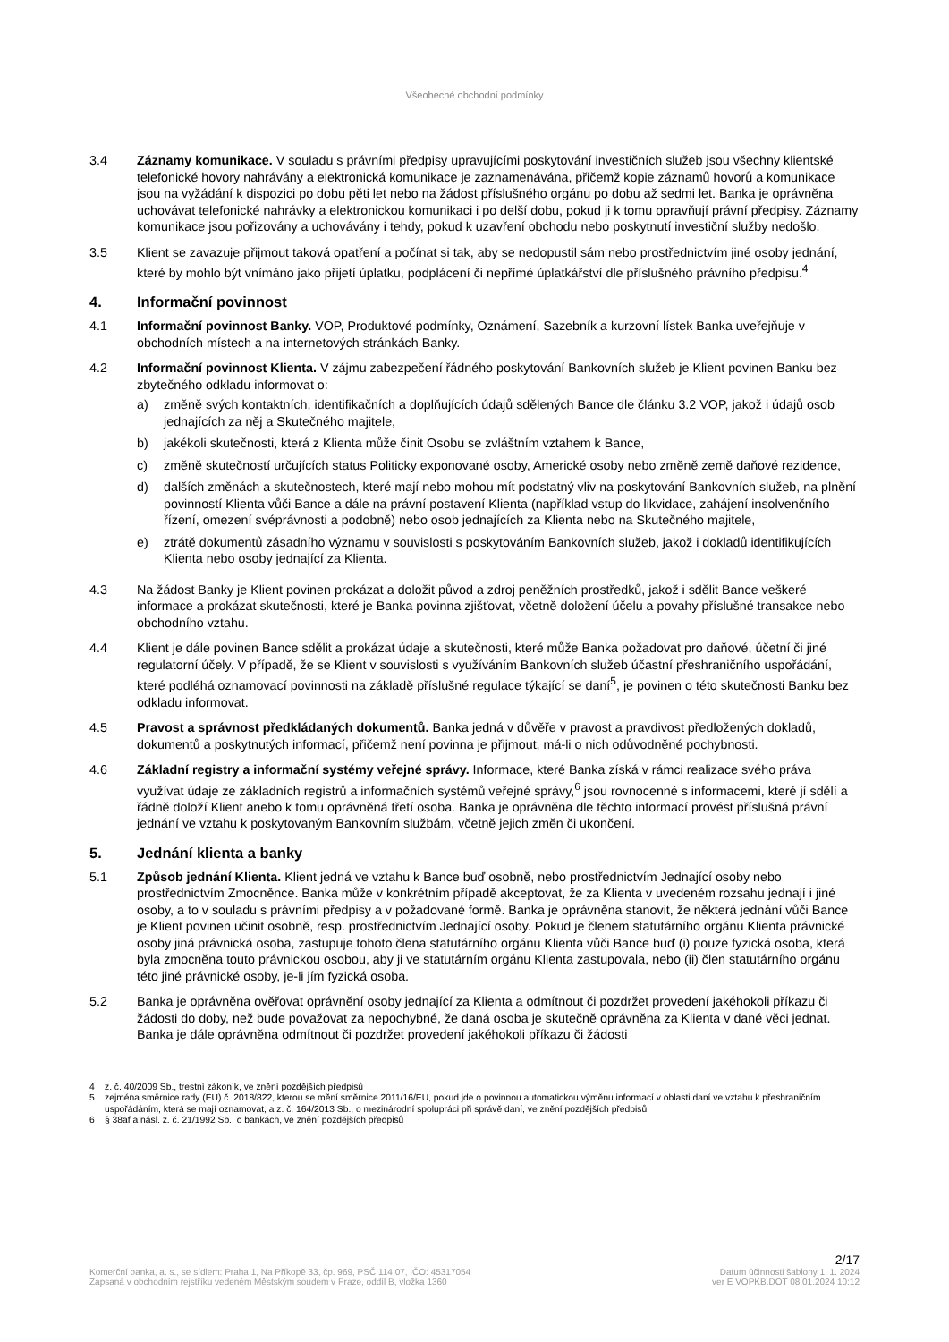Všeobecné obchodní podmínky
3.4 Záznamy komunikace. V souladu s právními předpisy upravujícími poskytování investičních služeb jsou všechny klientské telefonické hovory nahrávány a elektronická komunikace je zaznamenávána, přičemž kopie záznamů hovorů a komunikace jsou na vyžádání k dispozici po dobu pěti let nebo na žádost příslušného orgánu po dobu až sedmi let. Banka je oprávněna uchovávat telefonické nahrávky a elektronickou komunikaci i po delší dobu, pokud ji k tomu opravňují právní předpisy. Záznamy komunikace jsou pořizovány a uchovávány i tehdy, pokud k uzavření obchodu nebo poskytnutí investiční služby nedošlo.
3.5 Klient se zavazuje přijmout taková opatření a počínat si tak, aby se nedopustil sám nebo prostřednictvím jiné osoby jednání, které by mohlo být vnímáno jako přijetí úplatku, podplácení či nepřímé úplatkářství dle příslušného právního předpisu.<sup>4</sup>
4. Informační povinnost
4.1 Informační povinnost Banky. VOP, Produktové podmínky, Oznámení, Sazebník a kurzovní lístek Banka uveřejňuje v obchodních místech a na internetových stránkách Banky.
4.2 Informační povinnost Klienta. V zájmu zabezpečení řádného poskytování Bankovních služeb je Klient povinen Banku bez zbytečného odkladu informovat o:
a) změně svých kontaktních, identifikačních a doplňujících údajů sdělených Bance dle článku 3.2 VOP, jakož i údajů osob jednajících za něj a Skutečného majitele,
b) jakékoli skutečnosti, která z Klienta může činit Osobu se zvláštním vztahem k Bance,
c) změně skutečností určujících status Politicky exponované osoby, Americké osoby nebo změně země daňové rezidence,
d) dalších změnách a skutečnostech, které mají nebo mohou mít podstatný vliv na poskytování Bankovních služeb, na plnění povinností Klienta vůči Bance a dále na právní postavení Klienta (například vstup do likvidace, zahájení insolvenčního řízení, omezení svéprávnosti a podobně) nebo osob jednajících za Klienta nebo na Skutečného majitele,
e) ztrátě dokumentů zásadního významu v souvislosti s poskytováním Bankovních služeb, jakož i dokladů identifikujících Klienta nebo osoby jednající za Klienta.
4.3 Na žádost Banky je Klient povinen prokázat a doložit původ a zdroj peněžních prostředků, jakož i sdělit Bance veškeré informace a prokázat skutečnosti, které je Banka povinna zjišťovat, včetně doložení účelu a povahy příslušné transakce nebo obchodního vztahu.
4.4 Klient je dále povinen Bance sdělit a prokázat údaje a skutečnosti, které může Banka požadovat pro daňové, účetní či jiné regulatorní účely. V případě, že se Klient v souvislosti s využíváním Bankovních služeb účastní přeshraničního uspořádání, které podléhá oznamovací povinnosti na základě příslušné regulace týkající se daní<sup>5</sup>, je povinen o této skutečnosti Banku bez odkladu informovat.
4.5 Pravost a správnost předkládaných dokumentů. Banka jedná v důvěře v pravost a pravdivost předložených dokladů, dokumentů a poskytnutých informací, přičemž není povinna je přijmout, má-li o nich odůvodněné pochybnosti.
4.6 Základní registry a informační systémy veřejné správy. Informace, které Banka získá v rámci realizace svého práva využívat údaje ze základních registrů a informačních systémů veřejné správy,<sup>6</sup> jsou rovnocenné s informacemi, které jí sdělí a řádně doloží Klient anebo k tomu oprávněná třetí osoba. Banka je oprávněna dle těchto informací provést příslušná právní jednání ve vztahu k poskytovaným Bankovním službám, včetně jejich změn či ukončení.
5. Jednání klienta a banky
5.1 Způsob jednání Klienta. Klient jedná ve vztahu k Bance buď osobně, nebo prostřednictvím Jednající osoby nebo prostřednictvím Zmocněnce. Banka může v konkrétním případě akceptovat, že za Klienta v uvedeném rozsahu jednají i jiné osoby, a to v souladu s právními předpisy a v požadované formě. Banka je oprávněna stanovit, že některá jednání vůči Bance je Klient povinen učinit osobně, resp. prostřednictvím Jednající osoby. Pokud je členem statutárního orgánu Klienta právnické osoby jiná právnická osoba, zastupuje tohoto člena statutárního orgánu Klienta vůči Bance buď (i) pouze fyzická osoba, která byla zmocněna touto právnickou osobou, aby ji ve statutárním orgánu Klienta zastupovala, nebo (ii) člen statutárního orgánu této jiné právnické osoby, je-li jím fyzická osoba.
5.2 Banka je oprávněna ověřovat oprávnění osoby jednající za Klienta a odmítnout či pozdržet provedení jakéhokoli příkazu či žádosti do doby, než bude považovat za nepochybné, že daná osoba je skutečně oprávněna za Klienta v dané věci jednat. Banka je dále oprávněna odmítnout či pozdržet provedení jakéhokoli příkazu či žádosti
4 z. č. 40/2009 Sb., trestní zákoník, ve znění pozdějších předpisů
5 zejména směrnice rady (EU) č. 2018/822, kterou se mění směrnice 2011/16/EU, pokud jde o povinnou automatickou výměnu informací v oblasti daní ve vztahu k přeshraničním uspořádáním, která se mají oznamovat, a z. č. 164/2013 Sb., o mezinárodní spolupráci při správě daní, ve znění pozdějších předpisů
6 § 38af a násl. z. č. 21/1992 Sb., o bankách, ve znění pozdějších předpisů
2/17
Komerční banka, a. s., se sídlem: Praha 1, Na Příkopě 33, čp. 969, PSČ 114 07, IČO: 45317054 Datum účinnosti šablony 1. 1. 2024
Zapsaná v obchodním rejstříku vedeném Městským soudem v Praze, oddíl B, vložka 1360 ver E VOPKB.DOT 08.01.2024 10:12